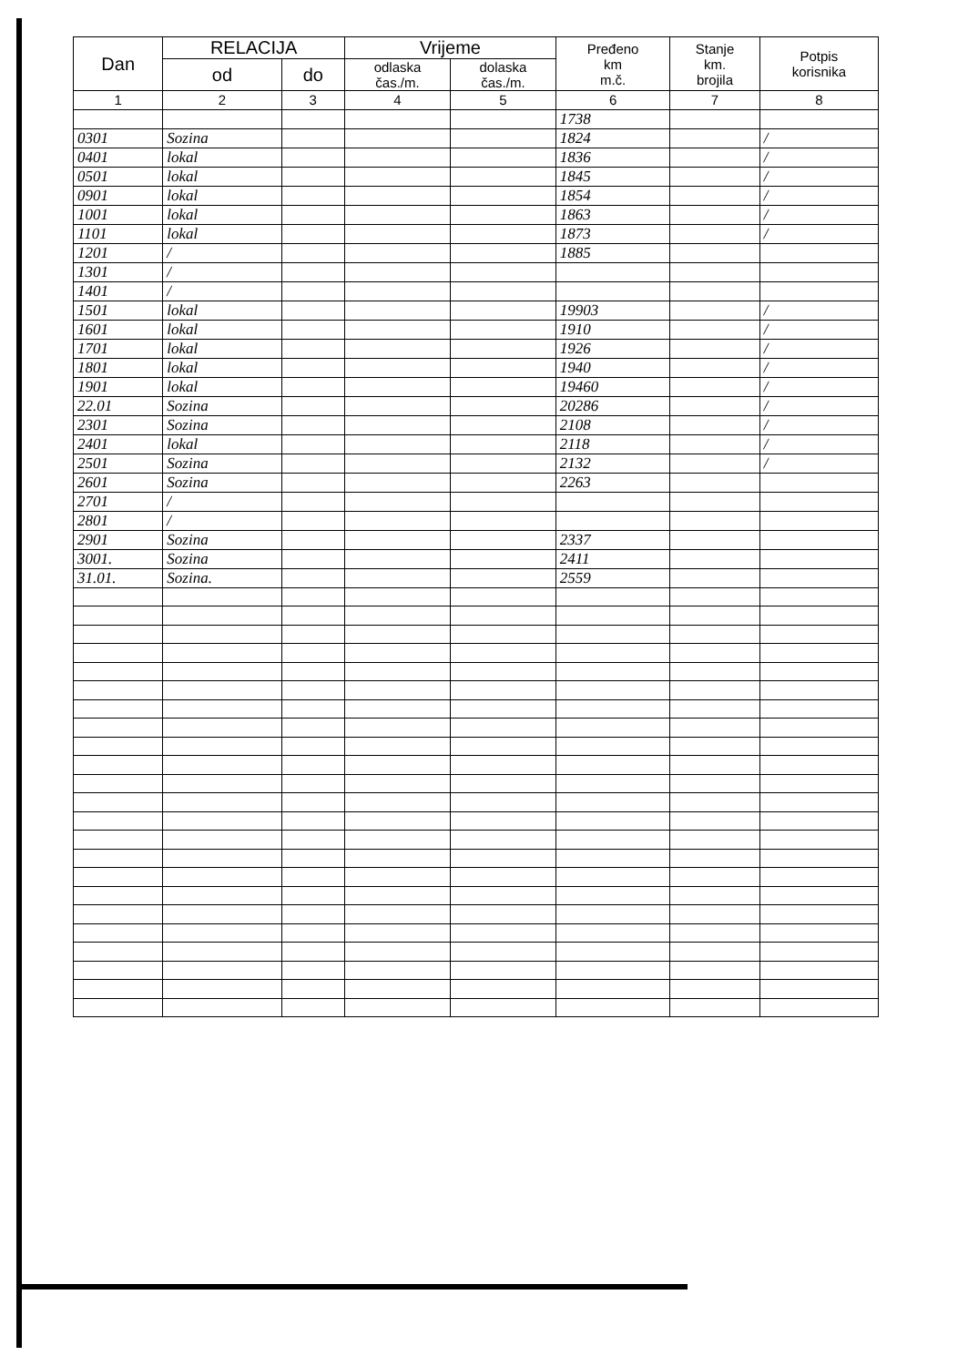| Dan | RELACIJA | | Vrijeme | | Pređeno km m.č. | Stanje km. brojila | Potpis korisnika |
| --- | --- | --- | --- | --- | --- | --- | --- |
| | od | do | odlaska čas./m. | dolaska čas./m. | | | |
| 1 | 2 | 3 | 4 | 5 | 6 | 7 | 8 |
| | | | | | 1738 | | |
| 0301 | Sozina | | | | 1824 | | / |
| 0401 | lokal | | | | 1836 | | / |
| 0501 | lokal | | | | 1845 | | / |
| 0901 | lokal | | | | 1854 | | / |
| 1001 | lokal | | | | 1863 | | / |
| 1101 | lokal | | | | 1873 | | / |
| 1201 | / | | | | 1885 | | |
| 1301 | / | | | | | | |
| 1401 | / | | | | | | |
| 1501 | lokal | | | | 19903 | | / |
| 1601 | lokal | | | | 1910 | | / |
| 1701 | lokal | | | | 1926 | | / |
| 1801 | lokal | | | | 1940 | | / |
| 1901 | lokal | | | | 19460 | | / |
| 22.01 | Sozina | | | | 20286 | | / |
| 2301 | Sozina | | | | 2108 | | / |
| 2401 | lokal | | | | 2118 | | / |
| 2501 | Sozina | | | | 2132 | | / |
| 2601 | Sozina | | | | 2263 | | |
| 2701 | / | | | | | | |
| 2801 | / | | | | | | |
| 2901 | Sozina | | | | 2337 | | |
| 3001. | Sozina | | | | 2411 | | |
| 31.01. | Sozina. | | | | 2559 | | |